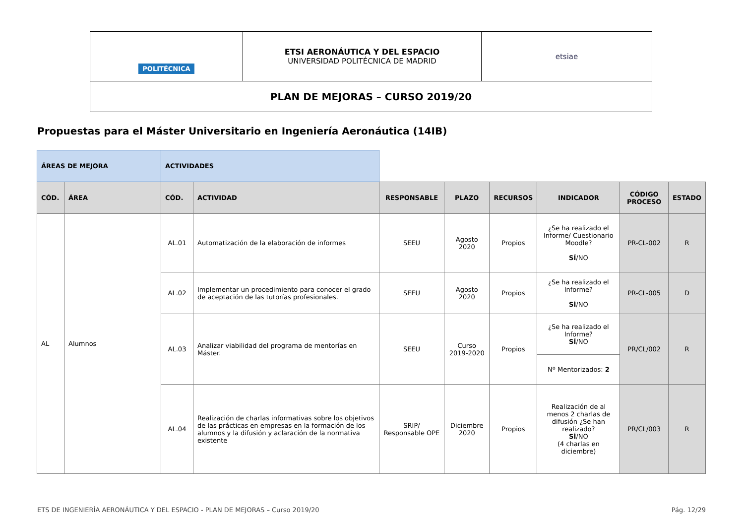| POLITÉCNICA | ETSI AERONÁUTICA Y DEL ESPACIO UNIVERSIDAD POLITÉCNICA DE MADRID | etsiae |
| PLAN DE MEJORAS – CURSO 2019/20 | | |
Propuestas para el Máster Universitario en Ingeniería Aeronáutica (14IB)
| ÁREAS DE MEJORA | | ACTIVIDADES | | | | | | | |
| CÓD. | ÁREA | CÓD. | ACTIVIDAD | RESPONSABLE | PLAZO | RECURSOS | INDICADOR | CÓDIGO PROCESO | ESTADO |
| AL | Alumnos | AL.01 | Automatización de la elaboración de informes | SEEU | Agosto 2020 | Propios | ¿Se ha realizado el Informe/ Cuestionario Moodle? SÍ /NO | PR-CL-002 | R |
| | | AL.02 | Implementar un procedimiento para conocer el grado de aceptación de las tutorías profesionales. | SEEU | Agosto 2020 | Propios | ¿Se ha realizado el Informe? SÍ /NO | PR-CL-005 | D |
| | | AL.03 | Analizar viabilidad del programa de mentorías en Máster. | SEEU | Curso 2019-2020 | Propios | ¿Se ha realizado el Informe? SÍ /NO | PR/CL/002 | R |
| | | | | | | | Nº Mentorizados: 2 | | |
| | | AL.04 | Realización de charlas informativas sobre los objetivos de las prácticas en empresas en la formación de los alumnos y la difusión y aclaración de la normativa existente | SRIP/ Responsable OPE | Diciembre 2020 | Propios | Realización de al menos 2 charlas de difusión ¿Se han realizado? SÍ /NO (4 charlas en diciembre) | PR/CL/003 | R |
ETS DE INGENIERÍA AERONÁUTICA Y DEL ESPACIO - PLAN DE MEJORAS – Curso 2019/20 Pág. 12/29